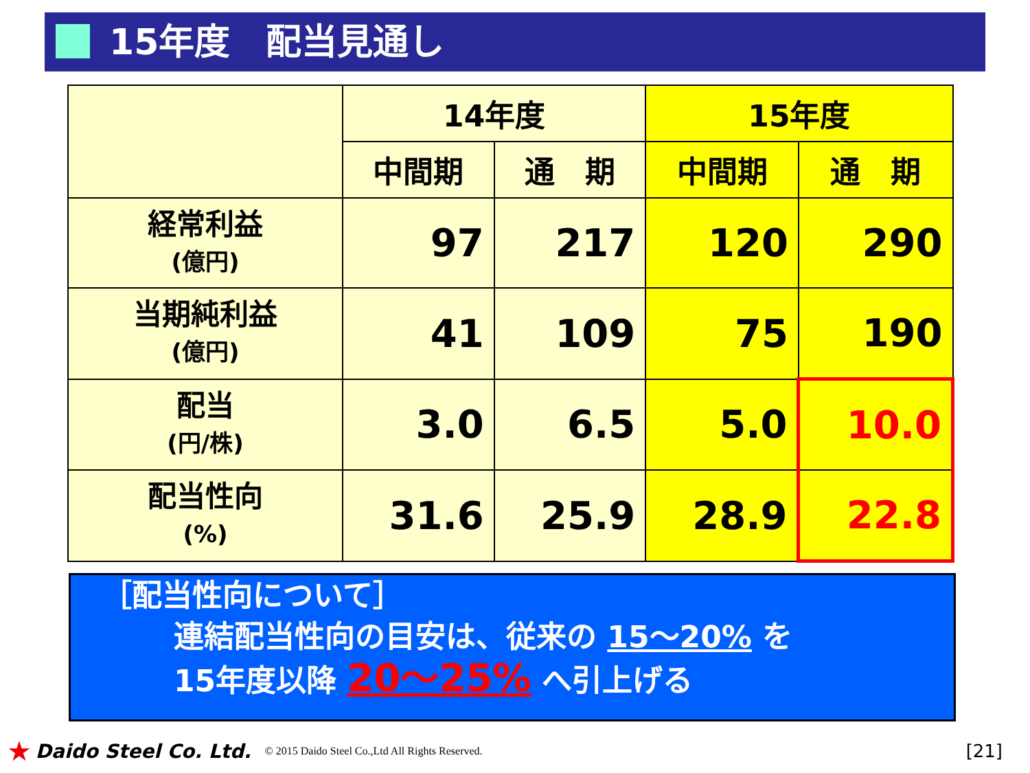15年度　配当見通し
| | 14年度 | | 15年度 | |
| --- | --- | --- | --- | --- |
| | 中間期 | 通 期 | 中間期 | 通 期 |
| 経常利益 (億円) | 97 | 217 | 120 | 290 |
| 当期純利益 (億円) | 41 | 109 | 75 | 190 |
| 配当 (円/株) | 3.0 | 6.5 | 5.0 | 10.0 |
| 配当性向 (%) | 31.6 | 25.9 | 28.9 | 22.8 |
［配当性向について］
連結配当性向の目安は、従来の 15～20% を
15年度以降 20～25% へ引上げる
★ Daido Steel Co. Ltd. © 2015 Daido Steel Co.,Ltd All Rights Reserved. [21]